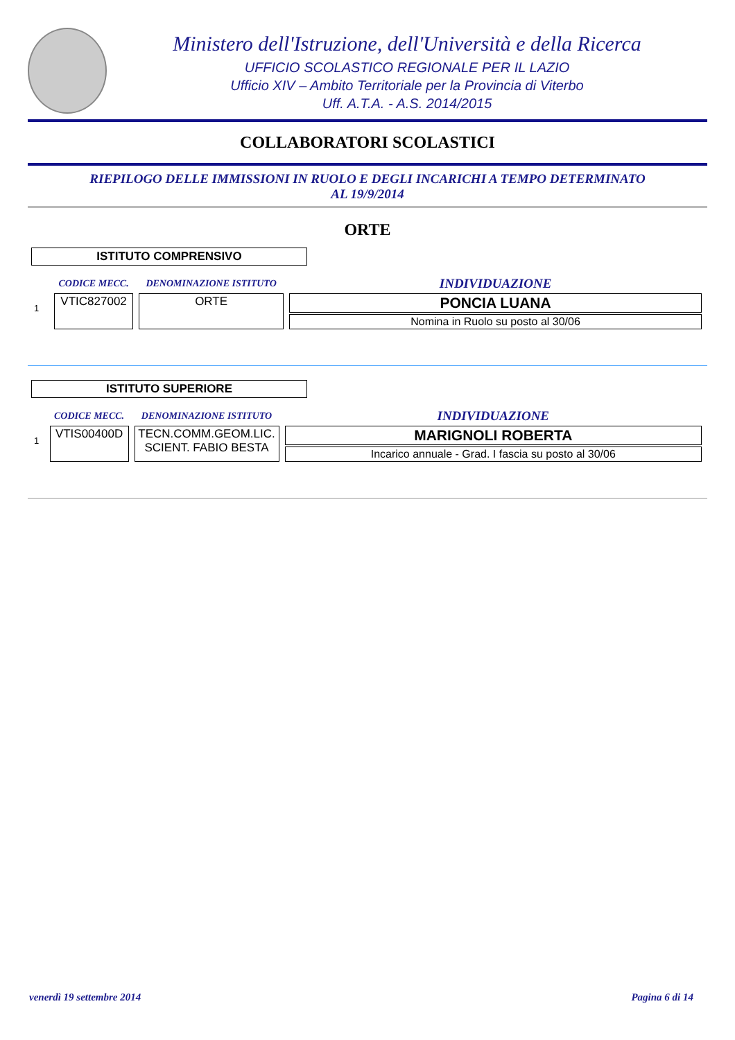Ministero dell'Istruzione, dell'Università e della Ricerca
UFFICIO SCOLASTICO REGIONALE PER IL LAZIO
Ufficio XIV – Ambito Territoriale per la Provincia di Viterbo
Uff. A.T.A. - A.S. 2014/2015
COLLABORATORI SCOLASTICI
RIEPILOGO DELLE IMMISSIONI IN RUOLO E DEGLI INCARICHI A TEMPO DETERMINATO
AL 19/9/2014
ORTE
ISTITUTO COMPRENSIVO
| | CODICE MECC. | DENOMINAZIONE ISTITUTO | INDIVIDUAZIONE |
| --- | --- | --- | --- |
| 1 | VTIC827002 | ORTE | PONCIA LUANA |
| | | | Nomina in Ruolo su posto al 30/06 |
ISTITUTO SUPERIORE
| | CODICE MECC. | DENOMINAZIONE ISTITUTO | INDIVIDUAZIONE |
| --- | --- | --- | --- |
| 1 | VTIS00400D | TECN.COMM.GEOM.LIC. SCIENT. FABIO BESTA | MARIGNOLI ROBERTA |
| | | | Incarico annuale - Grad. I fascia su posto al 30/06 |
venerdì 19 settembre 2014 Pagina 6 di 14